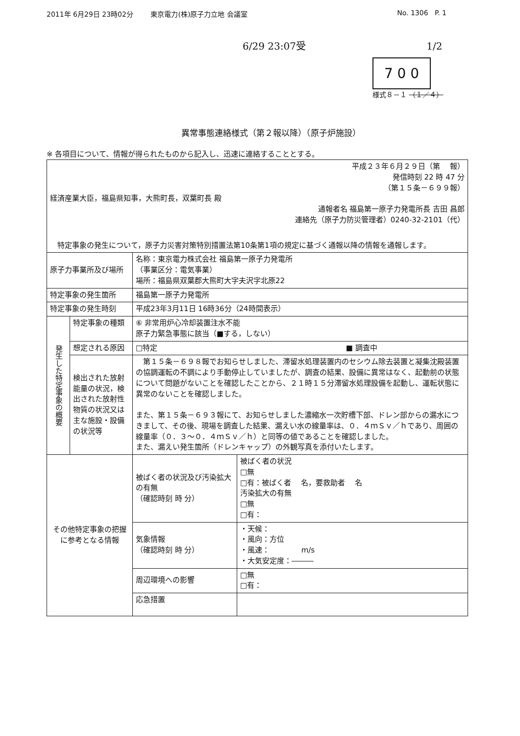2011年 6月29日 23時02分 東京電力(株)原子力立地 会議室 No. 1306 P. 1
6/29 23:07受 1/2
7 0 0
様式８－１ （１／４）
異常事態連絡様式（第２報以降）（原子炉施設）
※ 各項目について、情報が得られたものから記入し、迅速に連絡することとする。
| 平成２３年６月２９日（第 報） 発信時刻 22 時 47 分 （第１５条－６９９報） 経済産業大臣，福島県知事，大熊町長，双葉町長 殿 通報者名 福島第一原子力発電所長 吉田 昌郎 連絡先（原子力防災管理者）0240-32-2101（代） 特定事象の発生について，原子力災害対策特別措置法第10条第1項の規定に基づく通報以降の情報を通報します。 | | |
| 原子力事業所及び場所 | | 名称：東京電力株式会社 福島第一原子力発電所 （事業区分：電気事業） 場所：福島県双葉郡大熊町大字夫沢字北原22 |
| 特定事象の発生箇所 | | 福島第一原子力発電所 |
| 特定事象の発生時刻 | | 平成23年3月11日 16時36分（24時間表示） |
| 発生した特定事象の概要 | 特定事象の種類 | ⑥ 非常用炉心冷却装置注水不能 原子力緊急事態に該当（■する，しない） |
| | 想定される原因 | □特定 ■ 調査中 |
| | 検出された放射能量の状況，検出された放射性物質の状況又は主な施設・設備の状況等 | 第１５条－６９８報でお知らせしました、滞留水処理装置内のセシウム除去装置と凝集沈殿装置の協調運転の不調により手動停止していましたが、調査の結果、設備に異常はなく、起動前の状態について問題がないことを確認したことから、２１時１５分滞留水処理設備を起動し、運転状態に異常のないことを確認しました。 また、第１５条－６９３報にて、お知らせしました濃縮水一次貯槽下部、ドレン部からの漏水につきまして、その後、現場を調査した結果、漏えい水の線量率は、０．４ｍＳｖ／ｈであり、周囲の線量率（０．３～０．４ｍＳｖ／ｈ）と同等の値であることを確認しました。 また、漏えい発生箇所（ドレンキャップ）の外観写真を添付いたします。 |
| その他特定事象の把握に参考となる情報 | | / 被ばく者の状況及び汚染拡大の有無 （確認時刻 時 分） / 被ばく者の状況 □無 □有：被ばく者 名，要救助者 名 汚染拡大の有無 □無 □有： / |
| | | / 気象情報 （確認時刻 時 分） / ・天候： ・風向：方位 ・風速： m/s ・大気安定度：――― / |
| | | / 周辺環境への影響 / □無 □有： / |
| | | / 応急措置 / / |